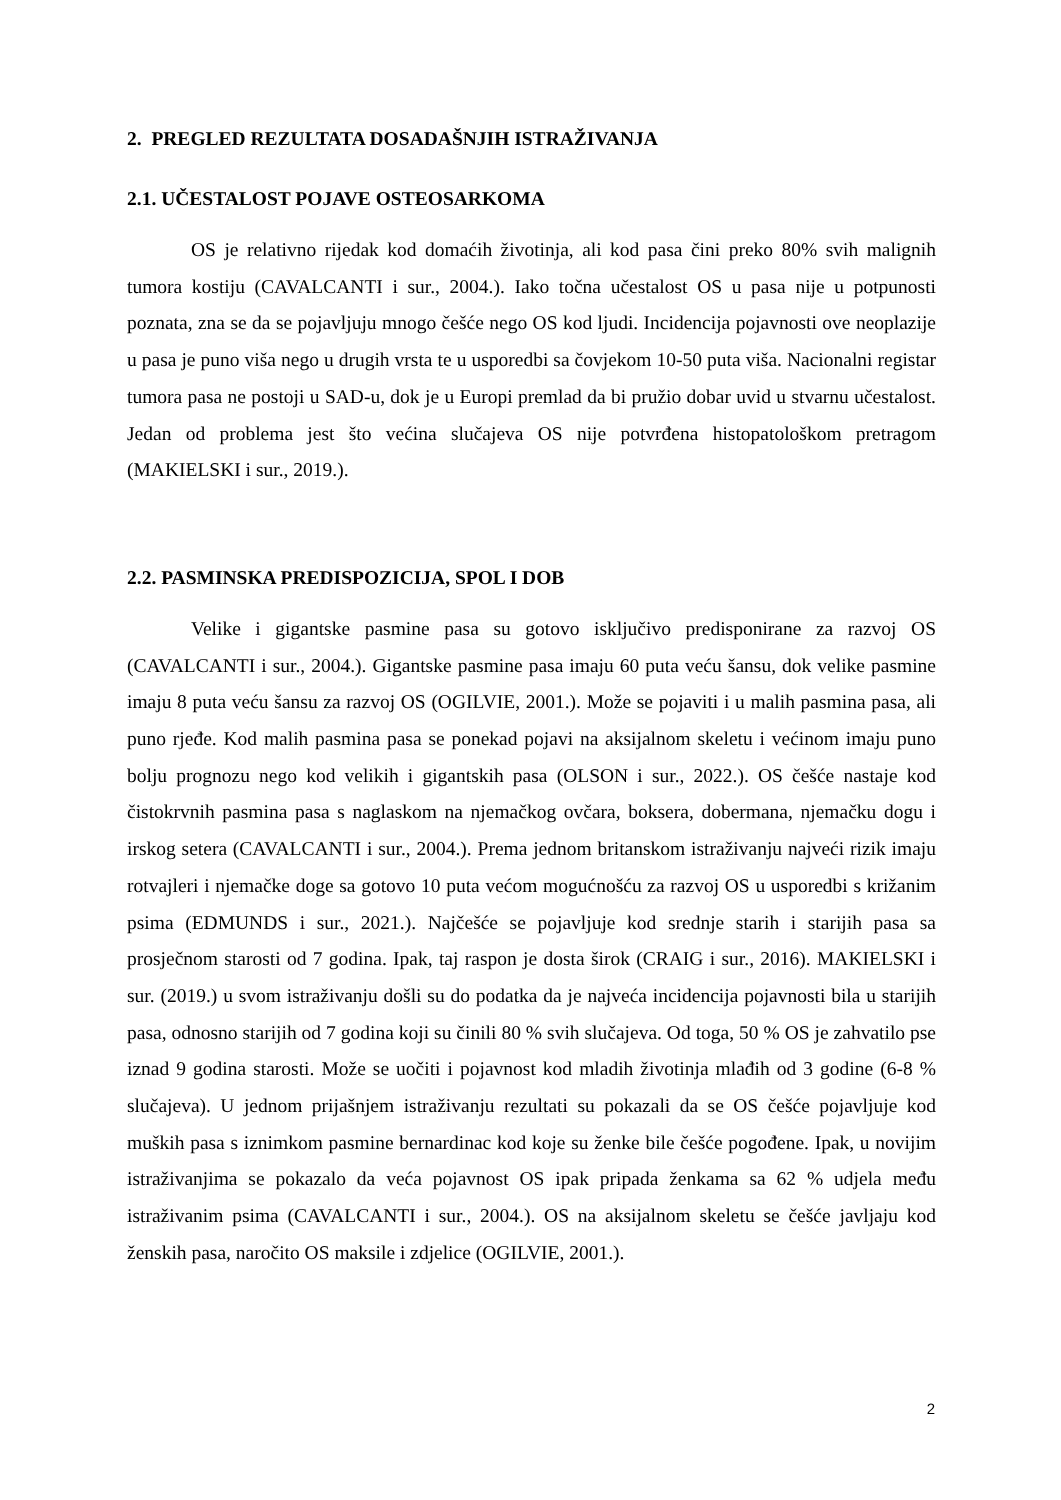2. PREGLED REZULTATA DOSADAŠNJIH ISTRAŽIVANJA
2.1. UČESTALOST POJAVE OSTEOSARKOMA
OS je relativno rijedak kod domaćih životinja, ali kod pasa čini preko 80% svih malignih tumora kostiju (CAVALCANTI i sur., 2004.). Iako točna učestalost OS u pasa nije u potpunosti poznata, zna se da se pojavljuju mnogo češće nego OS kod ljudi. Incidencija pojavnosti ove neoplazije u pasa je puno viša nego u drugih vrsta te u usporedbi sa čovjekom 10-50 puta viša. Nacionalni registar tumora pasa ne postoji u SAD-u, dok je u Europi premlad da bi pružio dobar uvid u stvarnu učestalost. Jedan od problema jest što većina slučajeva OS nije potvrđena histopatološkom pretragom (MAKIELSKI i sur., 2019.).
2.2. PASMINSKA PREDISPOZICIJA, SPOL I DOB
Velike i gigantske pasmine pasa su gotovo isključivo predisponirane za razvoj OS (CAVALCANTI i sur., 2004.). Gigantske pasmine pasa imaju 60 puta veću šansu, dok velike pasmine imaju 8 puta veću šansu za razvoj OS (OGILVIE, 2001.). Može se pojaviti i u malih pasmina pasa, ali puno rjeđe. Kod malih pasmina pasa se ponekad pojavi na aksijalnom skeletu i većinom imaju puno bolju prognozu nego kod velikih i gigantskih pasa (OLSON i sur., 2022.). OS češće nastaje kod čistokrvnih pasmina pasa s naglaskom na njemačkog ovčara, boksera, dobermana, njemačku dogu i irskog setera (CAVALCANTI i sur., 2004.). Prema jednom britanskom istraživanju najveći rizik imaju rotvajleri i njemačke doge sa gotovo 10 puta većom mogućnošću za razvoj OS u usporedbi s križanim psima (EDMUNDS i sur., 2021.). Najčešće se pojavljuje kod srednje starih i starijih pasa sa prosječnom starosti od 7 godina. Ipak, taj raspon je dosta širok (CRAIG i sur., 2016). MAKIELSKI i sur. (2019.) u svom istraživanju došli su do podatka da je najveća incidencija pojavnosti bila u starijih pasa, odnosno starijih od 7 godina koji su činili 80 % svih slučajeva. Od toga, 50 % OS je zahvatilo pse iznad 9 godina starosti. Može se uočiti i pojavnost kod mladih životinja mlađih od 3 godine (6-8 % slučajeva). U jednom prijašnjem istraživanju rezultati su pokazali da se OS češće pojavljuje kod muških pasa s iznimkom pasmine bernardinac kod koje su ženke bile češće pogođene. Ipak, u novijim istraživanjima se pokazalo da veća pojavnost OS ipak pripada ženkama sa 62 % udjela među istraživanim psima (CAVALCANTI i sur., 2004.). OS na aksijalnom skeletu se češće javljaju kod ženskih pasa, naročito OS maksile i zdjelice (OGILVIE, 2001.).
2